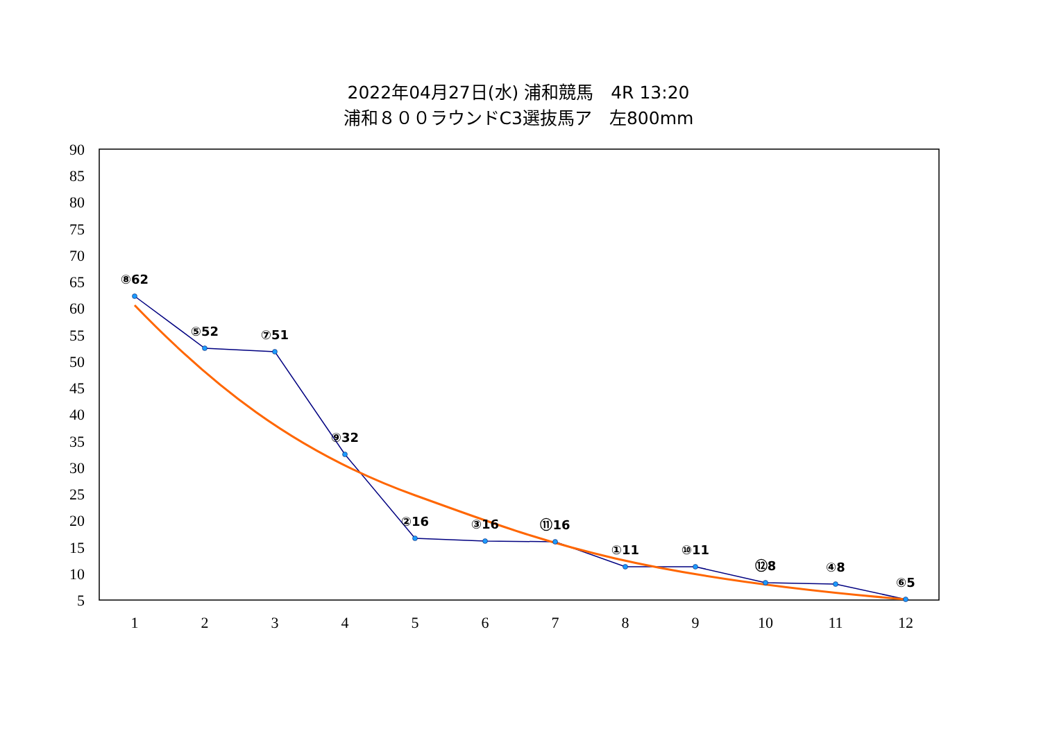2022年04月27日(水) 浦和競馬　4R 13:20
浦和８００ラウンドC3選抜馬ア　左800mm
90
85
80
75
70
65
60
55
50
45
40
35
30
25
20
15
10
5
1
2
3
4
5
6
7
8
9
10
11
12
⑧62
⑤52
⑦51
⑨32
②16
③16
⑪16
①11
⑩11
⑫8
④8
⑥5